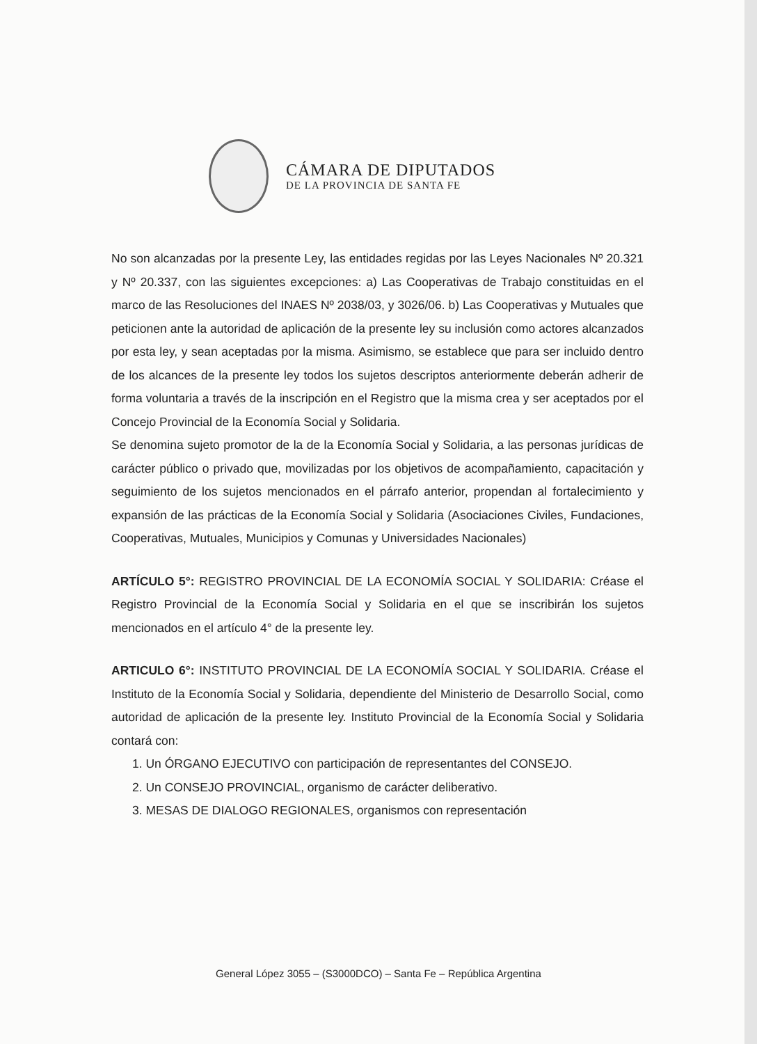CÁMARA DE DIPUTADOS
DE LA PROVINCIA DE SANTA FE
No son alcanzadas por la presente Ley, las entidades regidas por las Leyes Nacionales Nº 20.321 y Nº 20.337, con las siguientes excepciones: a) Las Cooperativas de Trabajo constituidas en el marco de las Resoluciones del INAES Nº 2038/03, y 3026/06. b) Las Cooperativas y Mutuales que peticionen ante la autoridad de aplicación de la presente ley su inclusión como actores alcanzados por esta ley, y sean aceptadas por la misma. Asimismo, se establece que para ser incluido dentro de los alcances de la presente ley todos los sujetos descriptos anteriormente deberán adherir de forma voluntaria a través de la inscripción en el Registro que la misma crea y ser aceptados por el Concejo Provincial de la Economía Social y Solidaria.
Se denomina sujeto promotor de la de la Economía Social y Solidaria, a las personas jurídicas de carácter público o privado que, movilizadas por los objetivos de acompañamiento, capacitación y seguimiento de los sujetos mencionados en el párrafo anterior, propendan al fortalecimiento y expansión de las prácticas de la Economía Social y Solidaria (Asociaciones Civiles, Fundaciones, Cooperativas, Mutuales, Municipios y Comunas y Universidades Nacionales)
ARTÍCULO 5°: REGISTRO PROVINCIAL DE LA ECONOMÍA SOCIAL Y SOLIDARIA: Créase el Registro Provincial de la Economía Social y Solidaria en el que se inscribirán los sujetos mencionados en el artículo 4° de la presente ley.
ARTICULO 6°: INSTITUTO PROVINCIAL DE LA ECONOMÍA SOCIAL Y SOLIDARIA. Créase el Instituto de la Economía Social y Solidaria, dependiente del Ministerio de Desarrollo Social, como autoridad de aplicación de la presente ley. Instituto Provincial de la Economía Social y Solidaria contará con:
1. Un ÓRGANO EJECUTIVO con participación de representantes del CONSEJO.
2. Un CONSEJO PROVINCIAL, organismo de carácter deliberativo.
3. MESAS DE DIALOGO REGIONALES, organismos con representación
General López 3055 – (S3000DCO) – Santa Fe – República Argentina